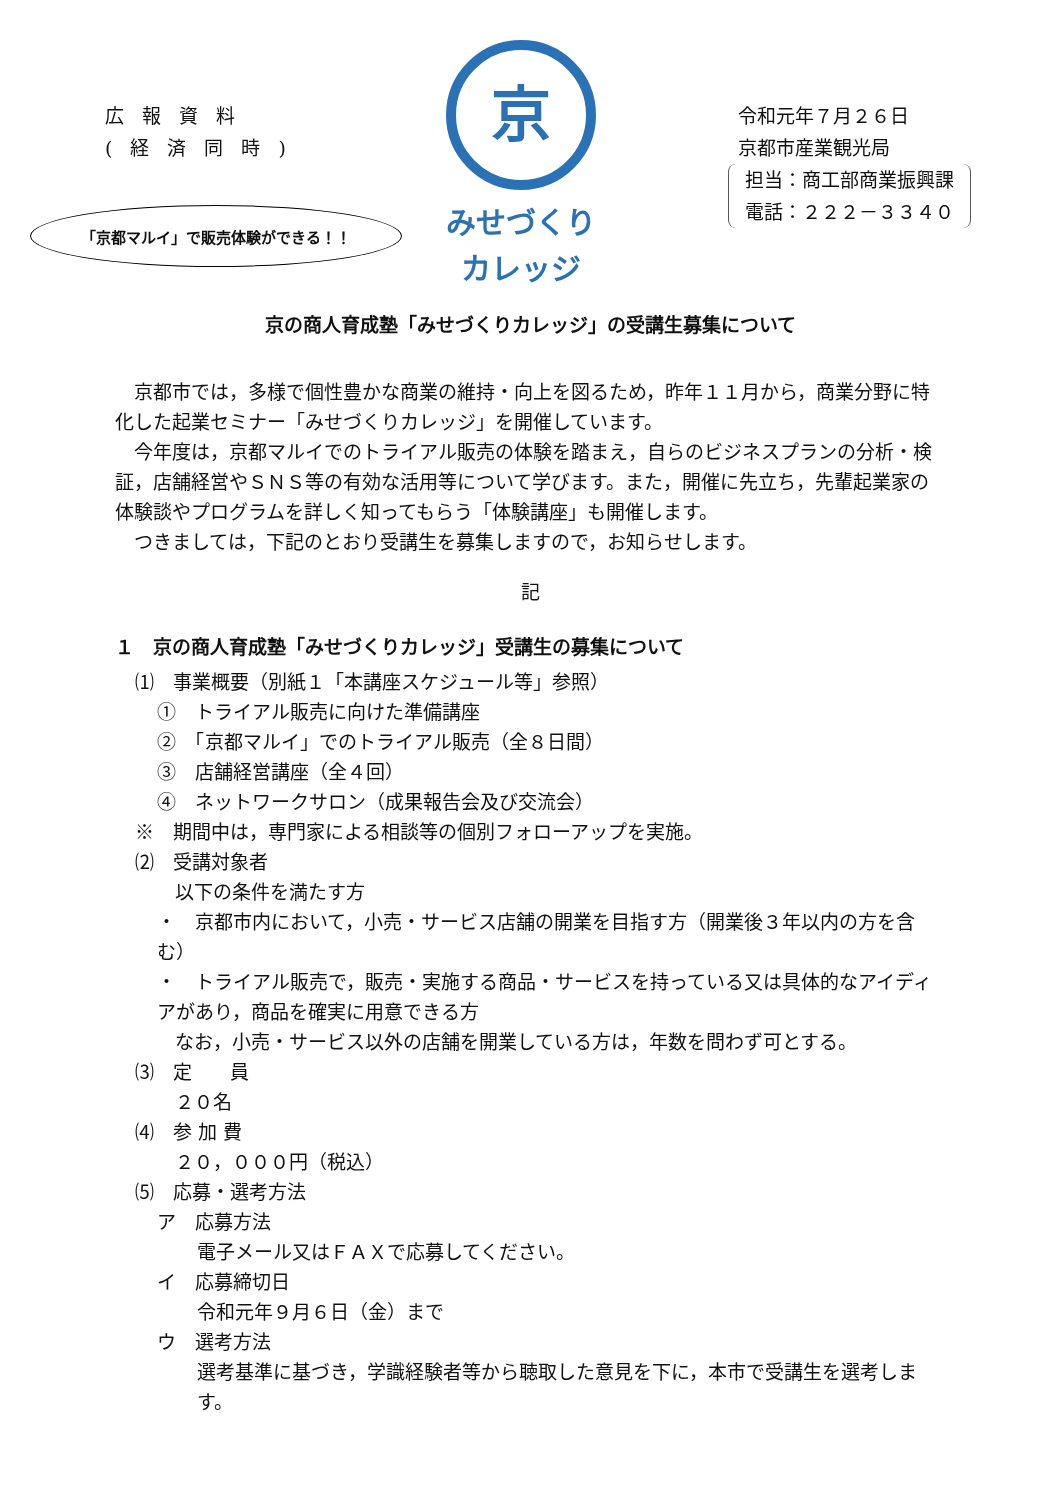広報資料
(経済同時)
京
みせづくり
カレッジ
令和元年７月２６日
京都市産業観光局
担当：商工部商業振興課
電話：２２２－３３４０
「京都マルイ」で販売体験ができる！！
京の商人育成塾「みせづくりカレッジ」の受講生募集について
京都市では，多様で個性豊かな商業の維持・向上を図るため，昨年１１月から，商業分野に特化した起業セミナー「みせづくりカレッジ」を開催しています。
今年度は，京都マルイでのトライアル販売の体験を踏まえ，自らのビジネスプランの分析・検証，店舗経営やＳＮＳ等の有効な活用等について学びます。また，開催に先立ち，先輩起業家の体験談やプログラムを詳しく知ってもらう「体験講座」も開催します。
つきましては，下記のとおり受講生を募集しますので，お知らせします。
記
１　京の商人育成塾「みせづくりカレッジ」受講生の募集について
⑴　事業概要（別紙１「本講座スケジュール等」参照）
①　トライアル販売に向けた準備講座
②　「京都マルイ」でのトライアル販売（全８日間）
③　店舗経営講座（全４回）
④　ネットワークサロン（成果報告会及び交流会）
※　期間中は，専門家による相談等の個別フォローアップを実施。
⑵　受講対象者
以下の条件を満たす方
・　京都市内において，小売・サービス店舗の開業を目指す方（開業後３年以内の方を含む）
・　トライアル販売で，販売・実施する商品・サービスを持っている又は具体的なアイディアがあり，商品を確実に用意できる方
なお，小売・サービス以外の店舗を開業している方は，年数を問わず可とする。
⑶　定　　員
２０名
⑷　参 加 費
２０，０００円（税込）
⑸　応募・選考方法
ア　応募方法
電子メール又はＦＡＸで応募してください。
イ　応募締切日
令和元年９月６日（金）まで
ウ　選考方法
選考基準に基づき，学識経験者等から聴取した意見を下に，本市で受講生を選考します。